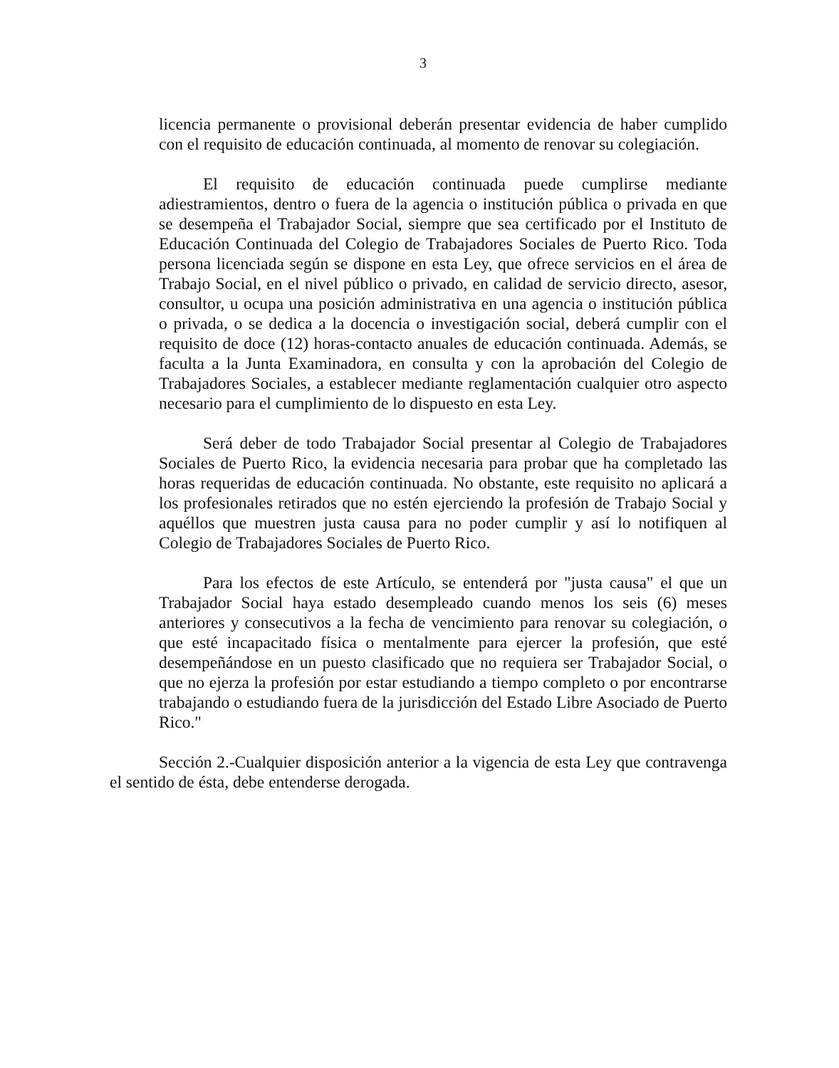3
licencia permanente o provisional deberán presentar evidencia de haber cumplido con el requisito de educación continuada, al momento de renovar su colegiación.
El requisito de educación continuada puede cumplirse mediante adiestramientos, dentro o fuera de la agencia o institución pública o privada en que se desempeña el Trabajador Social, siempre que sea certificado por el Instituto de Educación Continuada del Colegio de Trabajadores Sociales de Puerto Rico. Toda persona licenciada según se dispone en esta Ley, que ofrece servicios en el área de Trabajo Social, en el nivel público o privado, en calidad de servicio directo, asesor, consultor, u ocupa una posición administrativa en una agencia o institución pública o privada, o se dedica a la docencia o investigación social, deberá cumplir con el requisito de doce (12) horas-contacto anuales de educación continuada. Además, se faculta a la Junta Examinadora, en consulta y con la aprobación del Colegio de Trabajadores Sociales, a establecer mediante reglamentación cualquier otro aspecto necesario para el cumplimiento de lo dispuesto en esta Ley.
Será deber de todo Trabajador Social presentar al Colegio de Trabajadores Sociales de Puerto Rico, la evidencia necesaria para probar que ha completado las horas requeridas de educación continuada. No obstante, este requisito no aplicará a los profesionales retirados que no estén ejerciendo la profesión de Trabajo Social y aquéllos que muestren justa causa para no poder cumplir y así lo notifiquen al Colegio de Trabajadores Sociales de Puerto Rico.
Para los efectos de este Artículo, se entenderá por "justa causa" el que un Trabajador Social haya estado desempleado cuando menos los seis (6) meses anteriores y consecutivos a la fecha de vencimiento para renovar su colegiación, o que esté incapacitado física o mentalmente para ejercer la profesión, que esté desempeñándose en un puesto clasificado que no requiera ser Trabajador Social, o que no ejerza la profesión por estar estudiando a tiempo completo o por encontrarse trabajando o estudiando fuera de la jurisdicción del Estado Libre Asociado de Puerto Rico."
Sección 2.-Cualquier disposición anterior a la vigencia de esta Ley que contravenga el sentido de ésta, debe entenderse derogada.